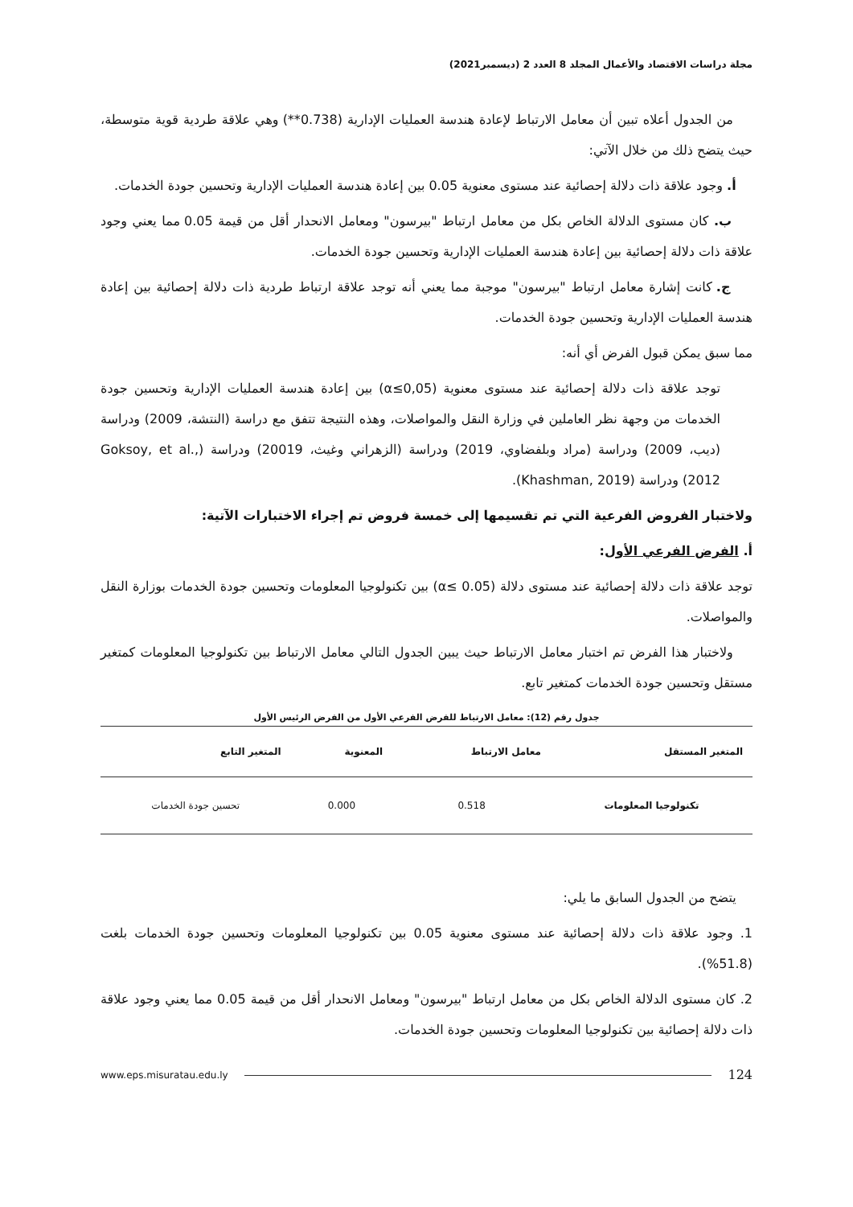مجلة دراسات الاقتصاد والأعمال المجلد 8 العدد 2 (ديسمبر2021)
من الجدول أعلاه تبين أن معامل الارتباط لإعادة هندسة العمليات الإدارية (0.738**) وهي علاقة طردية قوية متوسطة، حيث يتضح ذلك من خلال الآتي:
أ. وجود علاقة ذات دلالة إحصائية عند مستوى معنوية 0.05 بين إعادة هندسة العمليات الإدارية وتحسين جودة الخدمات.
ب. كان مستوى الدلالة الخاص بكل من معامل ارتباط "بيرسون" ومعامل الانحدار أقل من قيمة 0.05 مما يعني وجود علاقة ذات دلالة إحصائية بين إعادة هندسة العمليات الإدارية وتحسين جودة الخدمات.
ج. كانت إشارة معامل ارتباط "بيرسون" موجبة مما يعني أنه توجد علاقة ارتباط طردية ذات دلالة إحصائية بين إعادة هندسة العمليات الإدارية وتحسين جودة الخدمات.
مما سبق يمكن قبول الفرض أي أنه:
توجد علاقة ذات دلالة إحصائية عند مستوى معنوية (α≤0,05) بين إعادة هندسة العمليات الإدارية وتحسين جودة الخدمات من وجهة نظر العاملين في وزارة النقل والمواصلات، وهذه النتيجة تتفق مع دراسة (النتشة، 2009) ودراسة (ديب، 2009) ودراسة (مراد وبلفضاوي، 2019) ودراسة (الزهراني وغيث، 20019) ودراسة (Goksoy, et al., 2012) ودراسة (Khashman, 2019).
ولاختبار الفروض الفرعية التي تم تقسيمها إلى خمسة فروض تم إجراء الاختبارات الآتية:
أ. الفرض الفرعي الأول:
توجد علاقة ذات دلالة إحصائية عند مستوى دلالة (α≤ 0.05) بين تكنولوجيا المعلومات وتحسين جودة الخدمات بوزارة النقل والمواصلات.
ولاختبار هذا الفرض تم اختبار معامل الارتباط حيث يبين الجدول التالي معامل الارتباط بين تكنولوجيا المعلومات كمتغير مستقل وتحسين جودة الخدمات كمتغير تابع.
جدول رقم (12): معامل الارتباط للفرض الفرعي الأول من الفرض الرئيس الأول
| المتغير المستقل | معامل الارتباط | المعنوية | المتغير التابع |
| --- | --- | --- | --- |
| تكنولوجيا المعلومات | 0.518 | 0.000 | تحسين جودة الخدمات |
يتضح من الجدول السابق ما يلي:
1. وجود علاقة ذات دلالة إحصائية عند مستوى معنوية 0.05 بين تكنولوجيا المعلومات وتحسين جودة الخدمات بلغت (51.8%).
2. كان مستوى الدلالة الخاص بكل من معامل ارتباط "بيرسون" ومعامل الانحدار أقل من قيمة 0.05 مما يعني وجود علاقة ذات دلالة إحصائية بين تكنولوجيا المعلومات وتحسين جودة الخدمات.
www.eps.misuratau.edu.ly 124